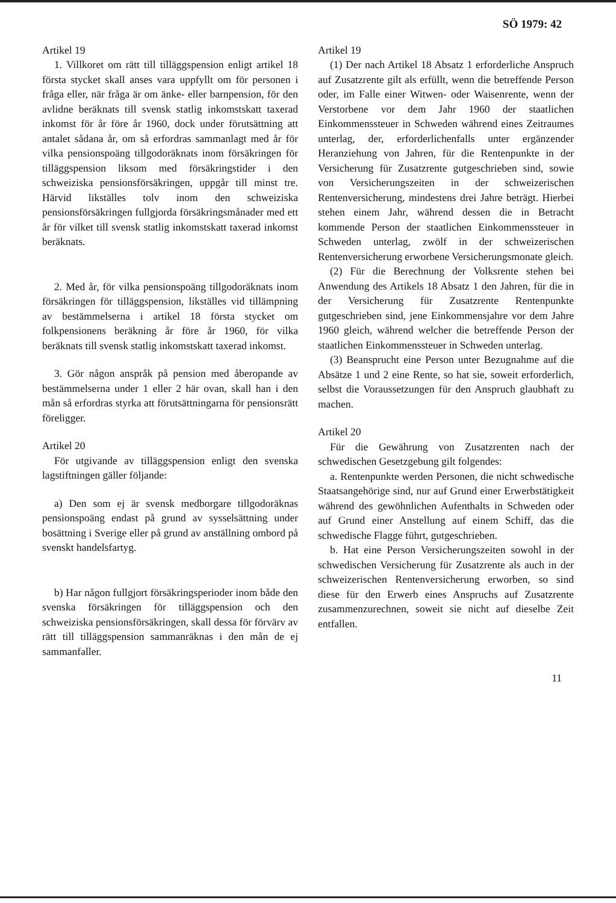SÖ 1979: 42
Artikel 19
1. Villkoret om rätt till tilläggspension enligt artikel 18 första stycket skall anses vara uppfyllt om för personen i fråga eller, när fråga är om änke- eller barnpension, för den avlidne beräknats till svensk statlig inkomstskatt taxerad inkomst för år före år 1960, dock under förutsättning att antalet sådana år, om så erfordras sammanlagt med år för vilka pensionspoäng tillgodoräknats inom försäkringen för tilläggspension liksom med försäkringstider i den schweiziska pensionsförsäkringen, uppgår till minst tre. Härvid likställes tolv inom den schweiziska pensionsförsäkringen fullgjorda försäkringsmånader med ett år för vilket till svensk statlig inkomstskatt taxerad inkomst beräknats.
2. Med år, för vilka pensionspoäng tillgodoräknats inom försäkringen för tilläggspension, likställes vid tillämpning av bestämmelserna i artikel 18 första stycket om folkpensionens beräkning år före år 1960, för vilka beräknats till svensk statlig inkomstskatt taxerad inkomst.
3. Gör någon anspråk på pension med åberopande av bestämmelserna under 1 eller 2 här ovan, skall han i den mån så erfordras styrka att förutsättningarna för pensionsrätt föreligger.
Artikel 20
För utgivande av tilläggspension enligt den svenska lagstiftningen gäller följande:
a) Den som ej är svensk medborgare tillgodoräknas pensionspoäng endast på grund av sysselsättning under bosättning i Sverige eller på grund av anställning ombord på svenskt handelsfartyg.
b) Har någon fullgjort försäkringsperioder inom både den svenska försäkringen för tilläggspension och den schweiziska pensionsförsäkringen, skall dessa för förvärv av rätt till tilläggspension sammanräknas i den mån de ej sammanfaller.
Artikel 19
(1) Der nach Artikel 18 Absatz 1 erforderliche Anspruch auf Zusatzrente gilt als erfüllt, wenn die betreffende Person oder, im Falle einer Witwen- oder Waisenrente, wenn der Verstorbene vor dem Jahr 1960 der staatlichen Einkommenssteuer in Schweden während eines Zeitraumes unterlag, der, erforderlichenfalls unter ergänzender Heranziehung von Jahren, für die Rentenpunkte in der Versicherung für Zusatzrente gutgeschrieben sind, sowie von Versicherungszeiten in der schweizerischen Rentenversicherung, mindestens drei Jahre beträgt. Hierbei stehen einem Jahr, während dessen die in Betracht kommende Person der staatlichen Einkommenssteuer in Schweden unterlag, zwölf in der schweizerischen Rentenversicherung erworbene Versicherungsmonate gleich.
(2) Für die Berechnung der Volksrente stehen bei Anwendung des Artikels 18 Absatz 1 den Jahren, für die in der Versicherung für Zusatzrente Rentenpunkte gutgeschrieben sind, jene Einkommensjahre vor dem Jahre 1960 gleich, während welcher die betreffende Person der staatlichen Einkommenssteuer in Schweden unterlag.
(3) Beansprucht eine Person unter Bezugnahme auf die Absätze 1 und 2 eine Rente, so hat sie, soweit erforderlich, selbst die Voraussetzungen für den Anspruch glaubhaft zu machen.
Artikel 20
Für die Gewährung von Zusatzrenten nach der schwedischen Gesetzgebung gilt folgendes:
a. Rentenpunkte werden Personen, die nicht schwedische Staatsangehörige sind, nur auf Grund einer Erwerbstätigkeit während des gewöhnlichen Aufenthalts in Schweden oder auf Grund einer Anstellung auf einem Schiff, das die schwedische Flagge führt, gutgeschrieben.
b. Hat eine Person Versicherungszeiten sowohl in der schwedischen Versicherung für Zusatzrente als auch in der schweizerischen Rentenversicherung erworben, so sind diese für den Erwerb eines Anspruchs auf Zusatzrente zusammenzurechnen, soweit sie nicht auf dieselbe Zeit entfallen.
11